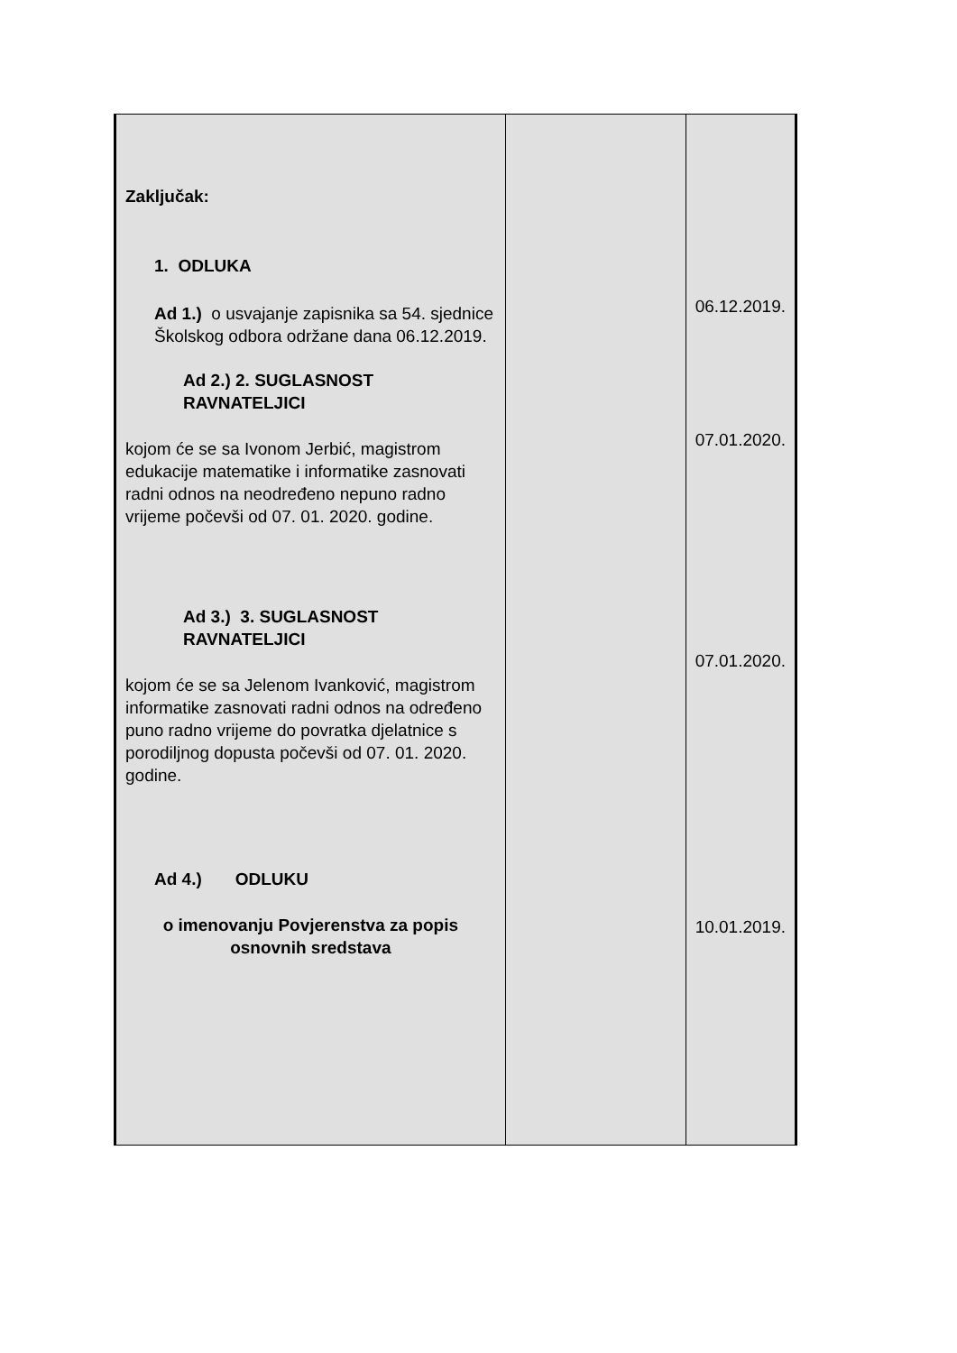| Zaključak: 1. ODLUKA Ad 1.) o usvajanje zapisnika sa 54. sjednice Školskog odbora održane dana 06.12.2019. Ad 2.) 2. SUGLASNOST RAVNATELJICI kojom će se sa Ivonom Jerbić, magistrom edukacije matematike i informatike zasnovati radni odnos na neodređeno nepuno radno vrijeme počevši od 07. 01. 2020. godine. Ad 3.) 3. SUGLASNOST RAVNATELJICI kojom će se sa Jelenom Ivanković, magistrom informatike zasnovati radni odnos na određeno puno radno vrijeme do povratka djelatnice s porodiljnog dopusta počevši od 07. 01. 2020. godine. Ad 4.) ODLUKU o imenovanju Povjerenstva za popis osnovnih sredstava | | 06.12.2019. 07.01.2020. 07.01.2020. 10.01.2019. |